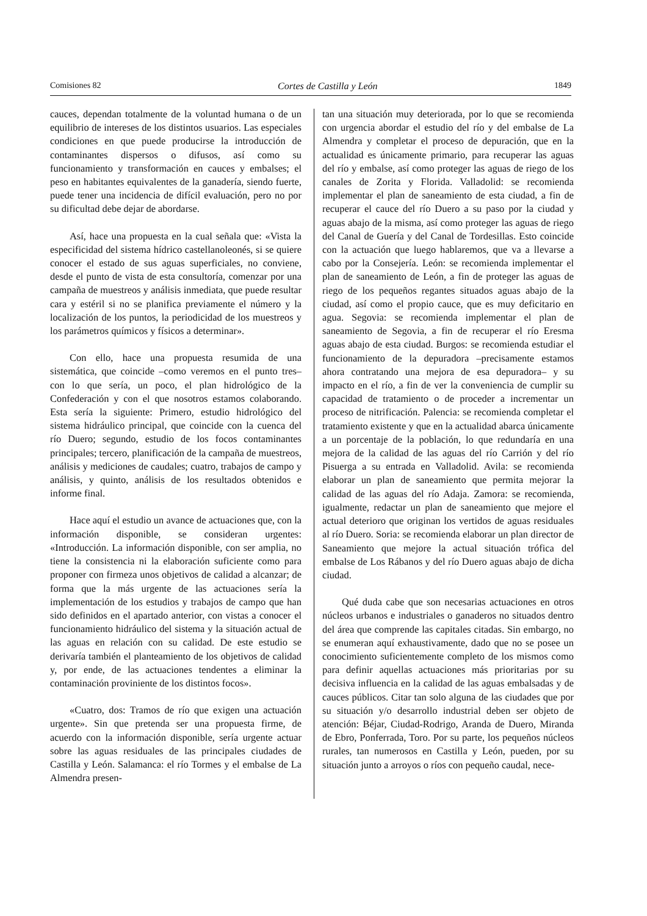Comisiones 82 Cortes de Castilla y León 1849
cauces, dependan totalmente de la voluntad humana o de un equilibrio de intereses de los distintos usuarios. Las especiales condiciones en que puede producirse la introducción de contaminantes dispersos o difusos, así como su funcionamiento y transformación en cauces y embalses; el peso en habitantes equivalentes de la ganadería, siendo fuerte, puede tener una incidencia de difícil evaluación, pero no por su dificultad debe dejar de abordarse.
Así, hace una propuesta en la cual señala que: «Vista la especificidad del sistema hídrico castellanoleonés, si se quiere conocer el estado de sus aguas superficiales, no conviene, desde el punto de vista de esta consultoría, comenzar por una campaña de muestreos y análisis inmediata, que puede resultar cara y estéril si no se planifica previamente el número y la localización de los puntos, la periodicidad de los muestreos y los parámetros químicos y físicos a determinar».
Con ello, hace una propuesta resumida de una sistemática, que coincide –como veremos en el punto tres– con lo que sería, un poco, el plan hidrológico de la Confederación y con el que nosotros estamos colaborando. Esta sería la siguiente: Primero, estudio hidrológico del sistema hidráulico principal, que coincide con la cuenca del río Duero; segundo, estudio de los focos contaminantes principales; tercero, planificación de la campaña de muestreos, análisis y mediciones de caudales; cuatro, trabajos de campo y análisis, y quinto, análisis de los resultados obtenidos e informe final.
Hace aquí el estudio un avance de actuaciones que, con la información disponible, se consideran urgentes: «Introducción. La información disponible, con ser amplia, no tiene la consistencia ni la elaboración suficiente como para proponer con firmeza unos objetivos de calidad a alcanzar; de forma que la más urgente de las actuaciones sería la implementación de los estudios y trabajos de campo que han sido definidos en el apartado anterior, con vistas a conocer el funcionamiento hidráulico del sistema y la situación actual de las aguas en relación con su calidad. De este estudio se derivaría también el planteamiento de los objetivos de calidad y, por ende, de las actuaciones tendentes a eliminar la contaminación proviniente de los distintos focos».
«Cuatro, dos: Tramos de río que exigen una actuación urgente». Sin que pretenda ser una propuesta firme, de acuerdo con la información disponible, sería urgente actuar sobre las aguas residuales de las principales ciudades de Castilla y León. Salamanca: el río Tormes y el embalse de La Almendra presen-
tan una situación muy deteriorada, por lo que se recomienda con urgencia abordar el estudio del río y del embalse de La Almendra y completar el proceso de depuración, que en la actualidad es únicamente primario, para recuperar las aguas del río y embalse, así como proteger las aguas de riego de los canales de Zorita y Florida. Valladolid: se recomienda implementar el plan de saneamiento de esta ciudad, a fin de recuperar el cauce del río Duero a su paso por la ciudad y aguas abajo de la misma, así como proteger las aguas de riego del Canal de Guería y del Canal de Tordesillas. Esto coincide con la actuación que luego hablaremos, que va a llevarse a cabo por la Consejería. León: se recomienda implementar el plan de saneamiento de León, a fin de proteger las aguas de riego de los pequeños regantes situados aguas abajo de la ciudad, así como el propio cauce, que es muy deficitario en agua. Segovia: se recomienda implementar el plan de saneamiento de Segovia, a fin de recuperar el río Eresma aguas abajo de esta ciudad. Burgos: se recomienda estudiar el funcionamiento de la depuradora –precisamente estamos ahora contratando una mejora de esa depuradora– y su impacto en el río, a fin de ver la conveniencia de cumplir su capacidad de tratamiento o de proceder a incrementar un proceso de nitrificación. Palencia: se recomienda completar el tratamiento existente y que en la actualidad abarca únicamente a un porcentaje de la población, lo que redundaría en una mejora de la calidad de las aguas del río Carrión y del río Pisuerga a su entrada en Valladolid. Avila: se recomienda elaborar un plan de saneamiento que permita mejorar la calidad de las aguas del río Adaja. Zamora: se recomienda, igualmente, redactar un plan de saneamiento que mejore el actual deterioro que originan los vertidos de aguas residuales al río Duero. Soria: se recomienda elaborar un plan director de Saneamiento que mejore la actual situación trófica del embalse de Los Rábanos y del río Duero aguas abajo de dicha ciudad.
Qué duda cabe que son necesarias actuaciones en otros núcleos urbanos e industriales o ganaderos no situados dentro del área que comprende las capitales citadas. Sin embargo, no se enumeran aquí exhaustivamente, dado que no se posee un conocimiento suficientemente completo de los mismos como para definir aquellas actuaciones más prioritarias por su decisiva influencia en la calidad de las aguas embalsadas y de cauces públicos. Citar tan solo alguna de las ciudades que por su situación y/o desarrollo industrial deben ser objeto de atención: Béjar, Ciudad-Rodrigo, Aranda de Duero, Miranda de Ebro, Ponferrada, Toro. Por su parte, los pequeños núcleos rurales, tan numerosos en Castilla y León, pueden, por su situación junto a arroyos o ríos con pequeño caudal, nece-